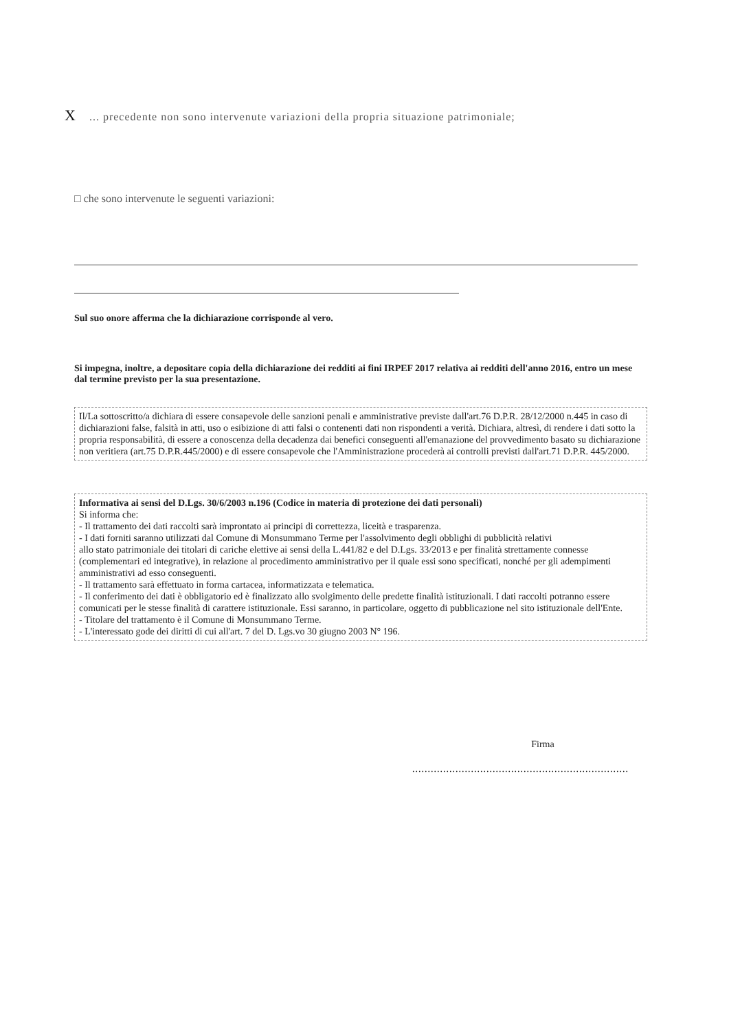X ... precedente non sono intervenute variazioni della propria situazione patrimoniale;
□ che sono intervenute le seguenti variazioni:
Sul suo onore afferma che la dichiarazione corrisponde al vero.
Si impegna, inoltre, a depositare copia della dichiarazione dei redditi ai fini IRPEF 2017 relativa ai redditi dell'anno 2016, entro un mese dal termine previsto per la sua presentazione.
Il/La sottoscritto/a dichiara di essere consapevole delle sanzioni penali e amministrative previste dall'art.76 D.P.R. 28/12/2000 n.445 in caso di dichiarazioni false, falsità in atti, uso o esibizione di atti falsi o contenenti dati non rispondenti a verità. Dichiara, altresì, di rendere i dati sotto la propria responsabilità, di essere a conoscenza della decadenza dai benefici conseguenti all'emanazione del provvedimento basato su dichiarazione non veritiera (art.75 D.P.R.445/2000) e di essere consapevole che l'Amministrazione procederà ai controlli previsti dall'art.71 D.P.R. 445/2000.
Informativa ai sensi del D.Lgs. 30/6/2003 n.196 (Codice in materia di protezione dei dati personali)
Si informa che:
- Il trattamento dei dati raccolti sarà improntato ai principi di correttezza, liceità e trasparenza.
- I dati forniti saranno utilizzati dal Comune di Monsummano Terme per l'assolvimento degli obblighi di pubblicità relativi
allo stato patrimoniale dei titolari di cariche elettive ai sensi della L.441/82 e del D.Lgs. 33/2013 e per finalità strettamente connesse (complementari ed integrative), in relazione al procedimento amministrativo per il quale essi sono specificati, nonché per gli adempimenti amministrativi ad esso conseguenti.
- Il trattamento sarà effettuato in forma cartacea, informatizzata e telematica.
- Il conferimento dei dati è obbligatorio ed è finalizzato allo svolgimento delle predette finalità istituzionali. I dati raccolti potranno essere comunicati per le stesse finalità di carattere istituzionale. Essi saranno, in particolare, oggetto di pubblicazione nel sito istituzionale dell'Ente.
- Titolare del trattamento è il Comune di Monsummano Terme.
- L'interessato gode dei diritti di cui all'art. 7 del D. Lgs.vo 30 giugno 2003 N° 196.
Firma
......................................................................